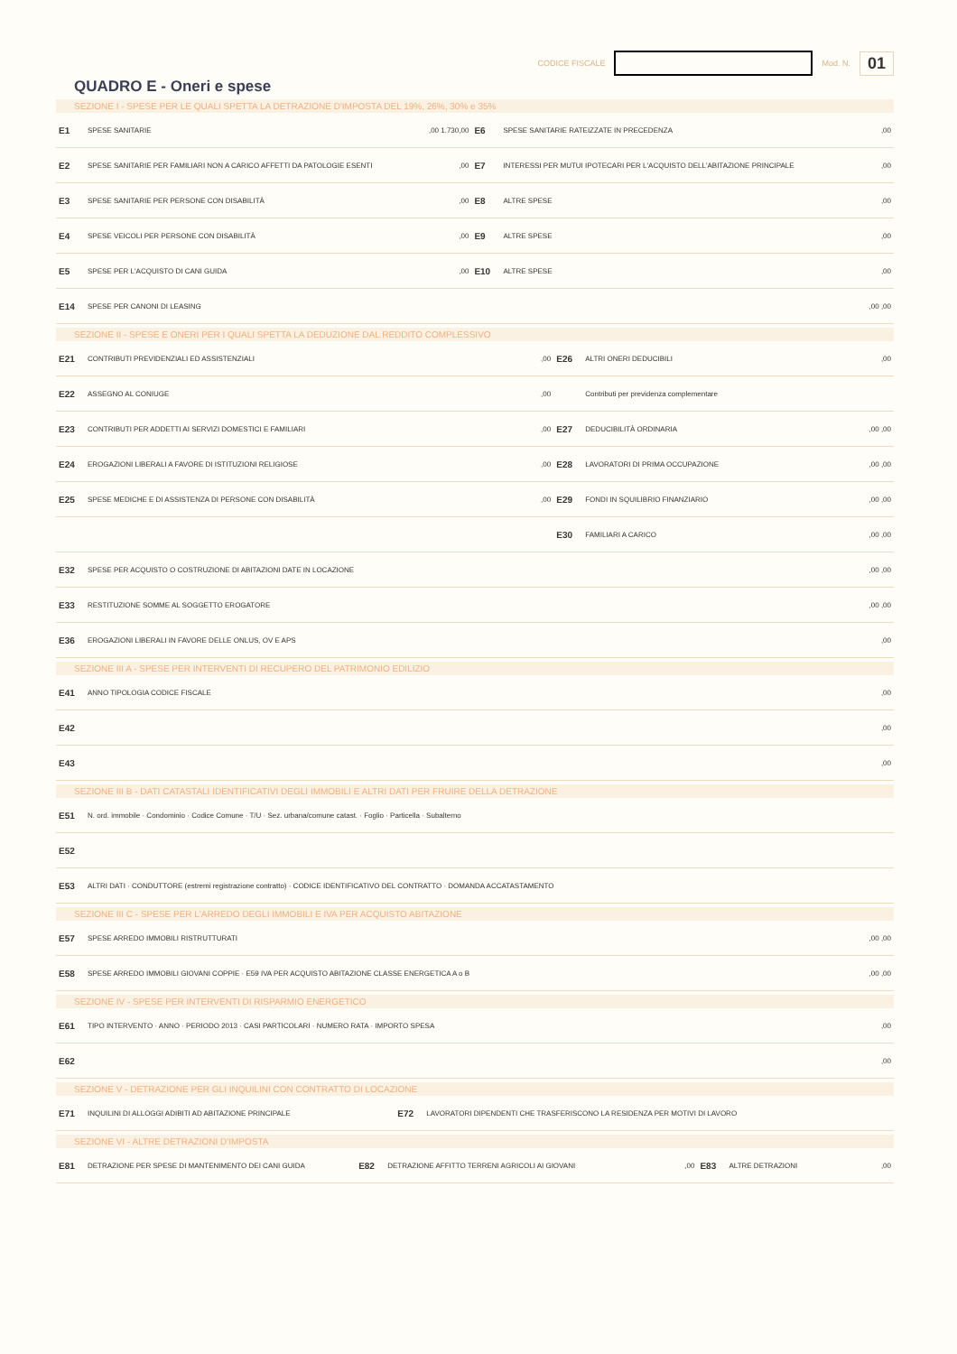CODICE FISCALE Mod. N. 01
QUADRO E - Oneri e spese
SEZIONE I - SPESE PER LE QUALI SPETTA LA DETRAZIONE D'IMPOSTA DEL 19%, 26%, 30% e 35%
| E1 | SPESE SANITARIE | ,00 1.730,00 | E6 | SPESE SANITARIE RATEIZZATE IN PRECEDENZA | ,00 |
| E2 | SPESE SANITARIE PER FAMILIARI NON A CARICO AFFETTI DA PATOLOGIE ESENTI | ,00 | E7 | INTERESSI PER MUTUI IPOTECARI PER L'ACQUISTO DELL'ABITAZIONE PRINCIPALE | ,00 |
| E3 | SPESE SANITARIE PER PERSONE CON DISABILITÀ | ,00 | E8 | ALTRE SPESE | ,00 |
| E4 | SPESE VEICOLI PER PERSONE CON DISABILITÀ | ,00 | E9 | ALTRE SPESE | ,00 |
| E5 | SPESE PER L'ACQUISTO DI CANI GUIDA | ,00 | E10 | ALTRE SPESE | ,00 |
| E14 | SPESE PER CANONI DI LEASING | | | | ,00 ,00 |
SEZIONE II - SPESE E ONERI PER I QUALI SPETTA LA DEDUZIONE DAL REDDITO COMPLESSIVO
| E21 | CONTRIBUTI PREVIDENZIALI ED ASSISTENZIALI | ,00 | E26 | ALTRI ONERI DEDUCIBILI | ,00 |
| E22 | ASSEGNO AL CONIUGE | ,00 | | Contributi per previdenza complementare | |
| E23 | CONTRIBUTI PER ADDETTI AI SERVIZI DOMESTICI E FAMILIARI | ,00 | E27 | DEDUCIBILITÀ ORDINARIA | ,00 ,00 |
| E24 | EROGAZIONI LIBERALI A FAVORE DI ISTITUZIONI RELIGIOSE | ,00 | E28 | LAVORATORI DI PRIMA OCCUPAZIONE | ,00 ,00 |
| E25 | SPESE MEDICHE E DI ASSISTENZA DI PERSONE CON DISABILITÀ | ,00 | E29 | FONDI IN SQUILIBRIO FINANZIARIO | ,00 ,00 |
| | | | E30 | FAMILIARI A CARICO | ,00 ,00 |
| E32 | SPESE PER ACQUISTO O COSTRUZIONE DI ABITAZIONI DATE IN LOCAZIONE | | | | ,00 ,00 |
| E33 | RESTITUZIONE SOMME AL SOGGETTO EROGATORE | | | | ,00 ,00 |
| E36 | EROGAZIONI LIBERALI IN FAVORE DELLE ONLUS, OV E APS | | | | ,00 |
SEZIONE III A - SPESE PER INTERVENTI DI RECUPERO DEL PATRIMONIO EDILIZIO
| E41 | ANNO TIPOLOGIA CODICE FISCALE | ,00 |
| E42 | | ,00 |
| E43 | | ,00 |
SEZIONE III B - DATI CATASTALI IDENTIFICATIVI DEGLI IMMOBILI E ALTRI DATI PER FRUIRE DELLA DETRAZIONE
| E51 | N. ord. immobile · Condominio · Codice Comune · T/U · Sez. urbana/comune catast. · Foglio · Particella · Subalterno |
| E52 | |
| E53 | ALTRI DATI · CONDUTTORE (estremi registrazione contratto) · CODICE IDENTIFICATIVO DEL CONTRATTO · DOMANDA ACCATASTAMENTO |
SEZIONE III C - SPESE PER L'ARREDO DEGLI IMMOBILI E IVA PER ACQUISTO ABITAZIONE
| E57 | SPESE ARREDO IMMOBILI RISTRUTTURATI | ,00 ,00 |
| E58 | SPESE ARREDO IMMOBILI GIOVANI COPPIE · E59 IVA PER ACQUISTO ABITAZIONE CLASSE ENERGETICA A o B | ,00 ,00 |
SEZIONE IV - SPESE PER INTERVENTI DI RISPARMIO ENERGETICO
| E61 | TIPO INTERVENTO · ANNO · PERIODO 2013 · CASI PARTICOLARI · NUMERO RATA · IMPORTO SPESA | ,00 |
| E62 | | ,00 |
SEZIONE V - DETRAZIONE PER GLI INQUILINI CON CONTRATTO DI LOCAZIONE
| E71 | INQUILINI DI ALLOGGI ADIBITI AD ABITAZIONE PRINCIPALE | E72 | LAVORATORI DIPENDENTI CHE TRASFERISCONO LA RESIDENZA PER MOTIVI DI LAVORO |
SEZIONE VI - ALTRE DETRAZIONI D'IMPOSTA
| E81 | DETRAZIONE PER SPESE DI MANTENIMENTO DEI CANI GUIDA | E82 | DETRAZIONE AFFITTO TERRENI AGRICOLI AI GIOVANI | ,00 | E83 | ALTRE DETRAZIONI | ,00 |